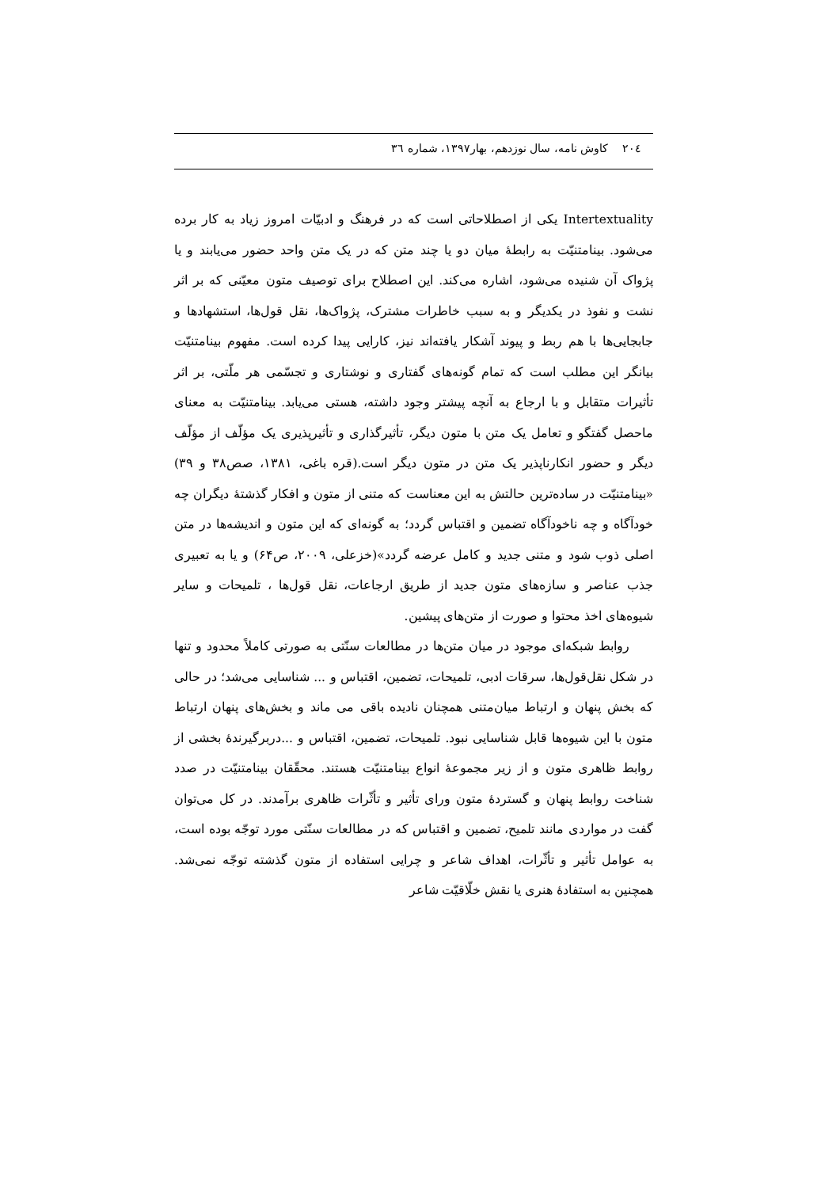۲۰٤ کاوش نامه، سال نوزدهم، بهار۱۳۹۷، شماره ۳٦
Intertextuality یکی از اصطلاحاتی است که در فرهنگ و ادبیّات امروز زیاد به کار برده می‌شود. بینامتنیّت به رابطهٔ میان دو یا چند متن که در یک متن واحد حضور می‌یابند و یا پژواک آن شنیده می‌شود، اشاره می‌کند. این اصطلاح برای توصیف متون معیّنی که بر اثر نشت و نفوذ در یکدیگر و به سبب خاطرات مشترک، پژواک‌ها، نقل قول‌ها، استشهادها و جابجایی‌ها با هم ربط و پیوند آشکار یافته‌اند نیز، کارایی پیدا کرده است. مفهوم بینامتنیّت بیانگر این مطلب است که تمام گونه‌های گفتاری و نوشتاری و تجسّمی هر ملّتی، بر اثر تأثیرات متقابل و با ارجاع به آنچه پیشتر وجود داشته، هستی می‌یابد. بینامتنیّت به معنای ماحصل گفتگو و تعامل یک متن با متون دیگر، تأثیرگذاری و تأثیرپذیری یک مؤلّف از مؤلّف دیگر و حضور انکارناپذیر یک متن در متون دیگر است.(قره باغی، ۱۳۸۱، صص۳۸ و ۳۹) «بینامتنیّت در ساده‌ترین حالتش به این معناست که متنی از متون و افکار گذشتهٔ دیگران چه خودآگاه و چه ناخودآگاه تضمین و اقتباس گردد؛ به گونه‌ای که این متون و اندیشه‌ها در متن اصلی ذوب شود و متنی جدید و کامل عرضه گردد»(خزعلی، ۲۰۰۹، ص۶۴) و یا به تعبیری جذب عناصر و سازه‌های متون جدید از طریق ارجاعات، نقل قول‌ها ، تلمیحات و سایر شیوه‌های اخذ محتوا و صورت از متن‌های پیشین.
روابط شبکه‌ای موجود در میان متن‌ها در مطالعات سنّتی به صورتی کاملاً محدود و تنها در شکل نقل‌قول‌ها، سرقات ادبی، تلمیحات، تضمین، اقتباس و ... شناسایی می‌شد؛ در حالی که بخش پنهان و ارتباط میان‌متنی همچنان نادیده باقی می ماند و بخش‌های پنهان ارتباط متون با این شیوه‌ها قابل شناسایی نبود. تلمیحات، تضمین، اقتباس و ...دربرگیرندهٔ بخشی از روابط ظاهری متون و از زیر مجموعهٔ انواع بینامتنیّت هستند. محقّقان بینامتنیّت در صدد شناخت روابط پنهان و گستردهٔ متون ورای تأثیر و تأثّرات ظاهری برآمدند. در کل می‌توان گفت در مواردی مانند تلمیح، تضمین و اقتباس که در مطالعات سنّتی مورد توجّه بوده است، به عوامل تأثیر و تأثّرات، اهداف شاعر و چرایی استفاده از متون گذشته توجّه نمی‌شد. همچنین به استفادهٔ هنری یا نقش خلّاقیّت شاعر